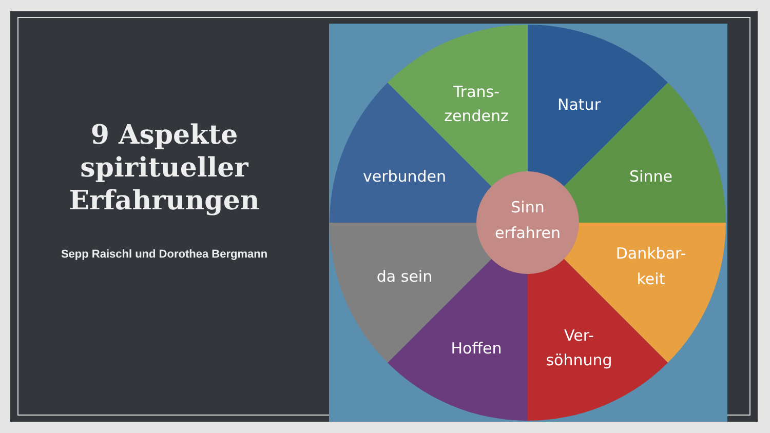9 Aspekte spiritueller Erfahrungen
Sepp Raischl und Dorothea Bergmann
Sinn
erfahren
Trans-
zendenz
Natur
Sinne
verbunden
da sein
Dankbar-
keit
Hoffen
Ver-
söhnung